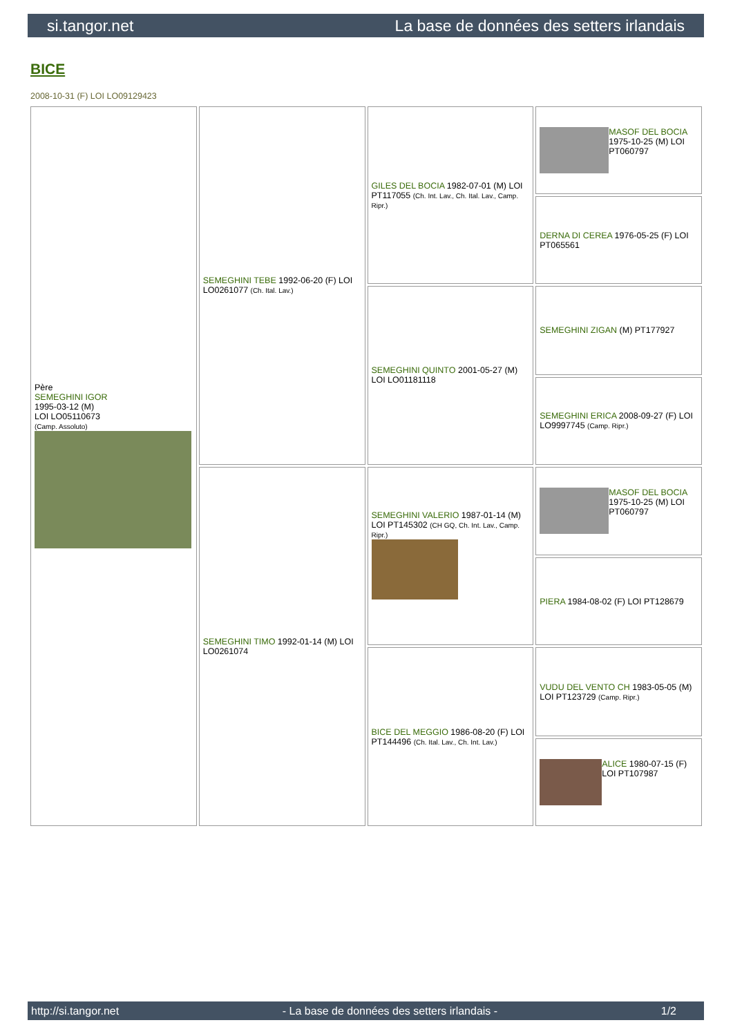si.tangor.net La base de données des setters irlandais
BICE
2008-10-31 (F) LOI LO09129423
| Père SEMEGHINI IGOR 1995-03-12 (M) LOI LO05110673 (Camp. Assoluto) | SEMEGHINI TEBE 1992-06-20 (F) LOI LO0261077 (Ch. Ital. Lav.) | GILES DEL BOCIA 1982-07-01 (M) LOI PT117055 (Ch. Int. Lav., Ch. Ital. Lav., Camp. Ripr.) | MASOF DEL BOCIA 1975-10-25 (M) LOI PT060797 |
| | | | DERNA DI CEREA 1976-05-25 (F) LOI PT065561 |
| | | SEMEGHINI QUINTO 2001-05-27 (M) LOI LO01181118 | SEMEGHINI ZIGAN (M) PT177927 |
| | | | SEMEGHINI ERICA 2008-09-27 (F) LOI LO9997745 (Camp. Ripr.) |
| | SEMEGHINI TIMO 1992-01-14 (M) LOI LO0261074 | SEMEGHINI VALERIO 1987-01-14 (M) LOI PT145302 (CH GQ, Ch. Int. Lav., Camp. Ripr.) | MASOF DEL BOCIA 1975-10-25 (M) LOI PT060797 |
| | | | PIERA 1984-08-02 (F) LOI PT128679 |
| | | BICE DEL MEGGIO 1986-08-20 (F) LOI PT144496 (Ch. Ital. Lav., Ch. Int. Lav.) | VUDU DEL VENTO CH 1983-05-05 (M) LOI PT123729 (Camp. Ripr.) |
| | | | ALICE 1980-07-15 (F) LOI PT107987 |
http://si.tangor.net - La base de données des setters irlandais - 1/2